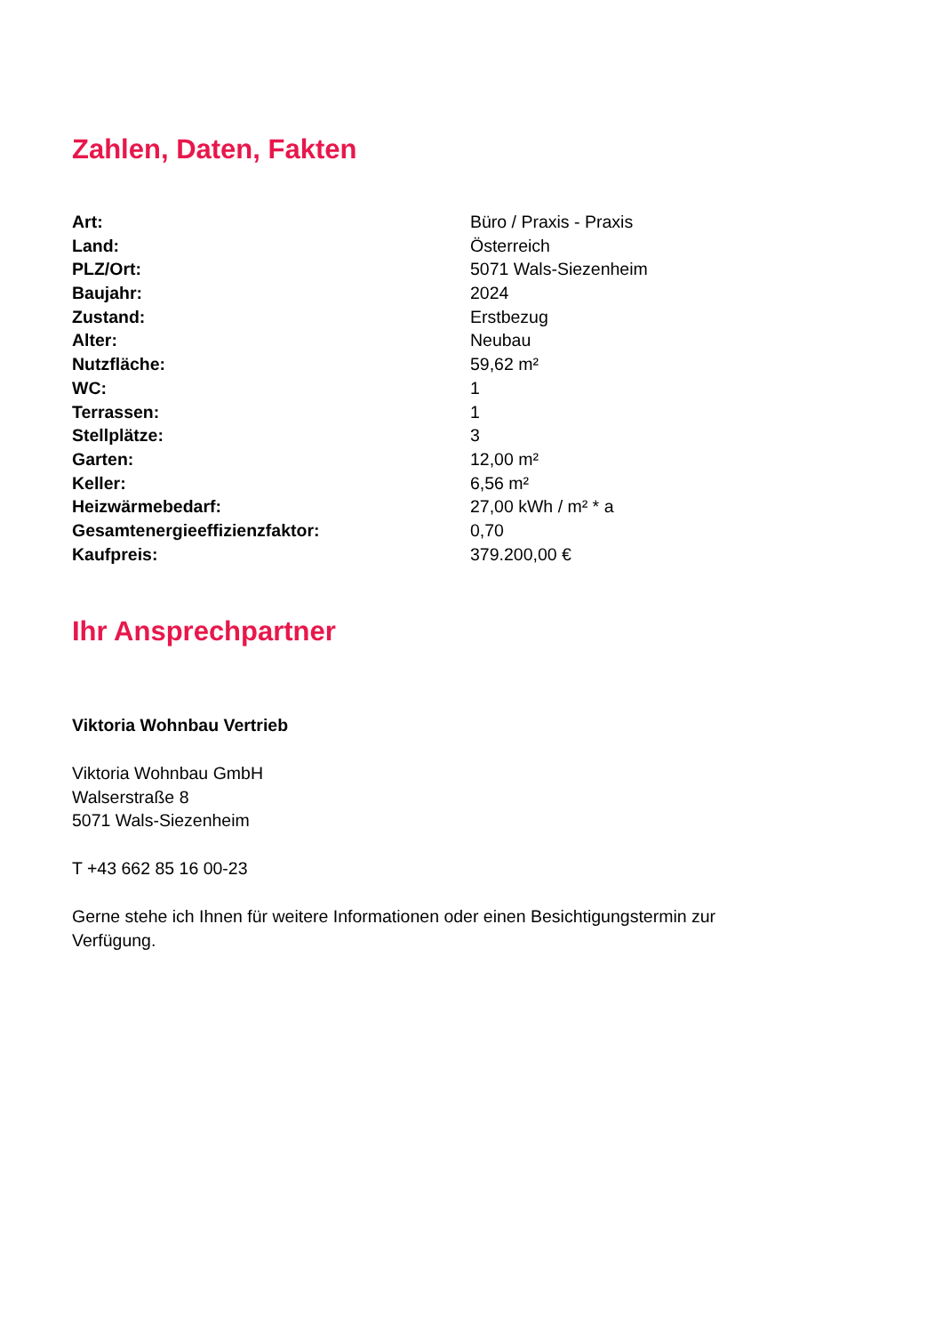Zahlen, Daten, Fakten
| Art: | Büro / Praxis - Praxis |
| Land: | Österreich |
| PLZ/Ort: | 5071 Wals-Siezenheim |
| Baujahr: | 2024 |
| Zustand: | Erstbezug |
| Alter: | Neubau |
| Nutzfläche: | 59,62 m² |
| WC: | 1 |
| Terrassen: | 1 |
| Stellplätze: | 3 |
| Garten: | 12,00 m² |
| Keller: | 6,56 m² |
| Heizwärmebedarf: | 27,00 kWh / m² * a |
| Gesamtenergieeffizienzfaktor: | 0,70 |
| Kaufpreis: | 379.200,00 € |
Ihr Ansprechpartner
Viktoria Wohnbau Vertrieb
Viktoria Wohnbau GmbH
Walserstraße 8
5071 Wals-Siezenheim
T +43 662 85 16 00-23
Gerne stehe ich Ihnen für weitere Informationen oder einen Besichtigungstermin zur
Verfügung.